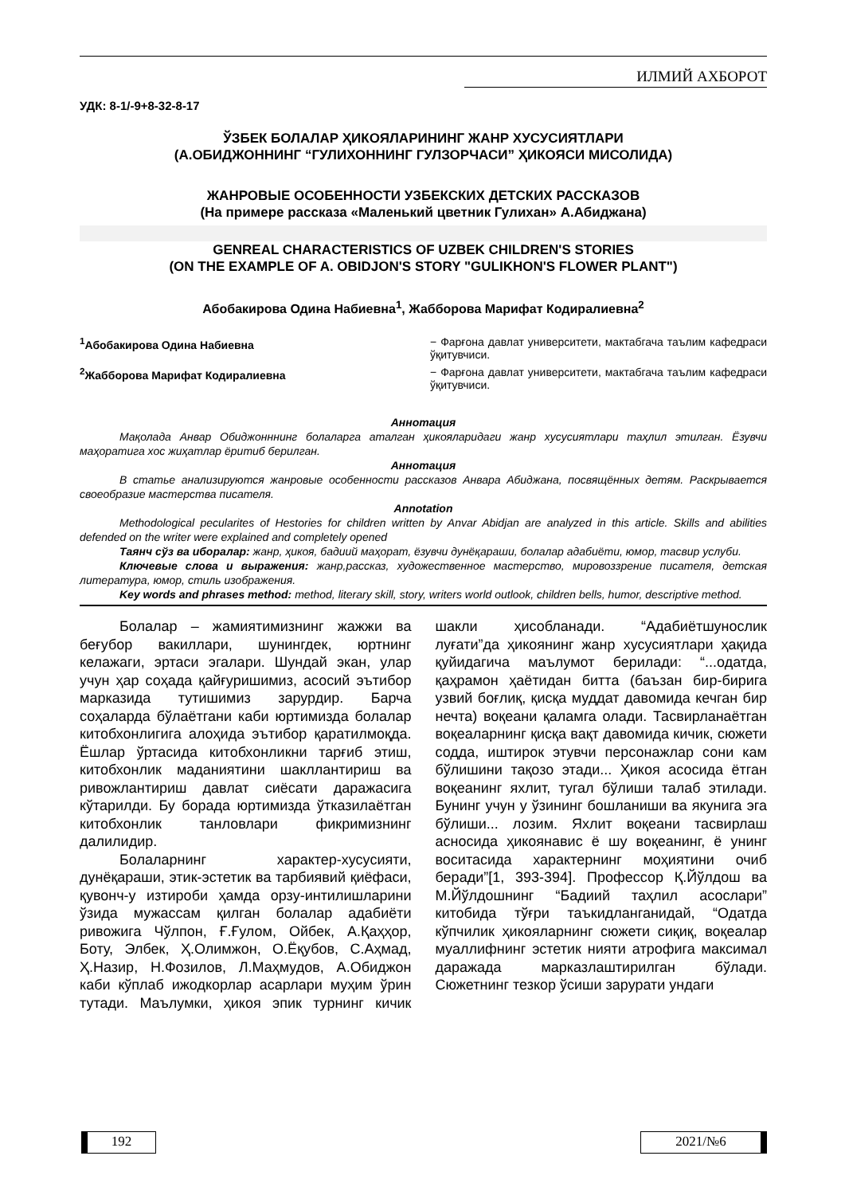ИЛМИЙ АХБОРОТ
УДК: 8-1/-9+8-32-8-17
ЎЗБЕК БОЛАЛАР ҲИКОЯЛАРИНИНГ ЖАНР ХУСУСИЯТЛАРИ
(А.ОБИДЖОННИНГ “ГУЛИХОННИНГ ГУЛЗОРЧАСИ” ҲИКОЯСИ МИСОЛИДА)
ЖАНРОВЫЕ ОСОБЕННОСТИ УЗБЕКСКИХ ДЕТСКИХ РАССКАЗОВ
(На примере рассказа «Маленький цветник Гулихан» А.Абиджана)
GENREAL CHARACTERISTICS OF UZBEK CHILDREN'S STORIES
(ON THE EXAMPLE OF A. OBIDJON'S STORY "GULIKHON'S FLOWER PLANT")
Абобакирова Одина Набиевна<sup>1</sup>, Жабборова Марифат Кодиралиевна<sup>2</sup>
<sup>1</sup> Абобакирова Одина Набиевна − Фарғона давлат университети, мактабгача таълим кафедраси ўқитувчиси.
<sup>2</sup> Жабборова Марифат Кодиралиевна − Фарғона давлат университети, мактабгача таълим кафедраси ўқитувчиси.
Аннотация
Мақолада Анвар Обиджонннинг болаларга аталган ҳикояларидаги жанр хусусиятлари таҳлил этилган. Ёзувчи маҳоратига хос жиҳатлар ёритиб берилган.
Аннотация
В статье анализируются жанровые особенности рассказов Анвара Абиджана, посвящённых детям. Раскрывается своеобразие мастерства писателя.
Annotation
Methodological pecularites of Hestories for children written by Anvar Abidjan are analyzed in this article. Skills and abilities defended on the writer were explained and completely opened
Таянч сўз ва иборалар: жанр, ҳикоя, бадиий маҳорат, ёзувчи дунёқараши, болалар адабиёти, юмор, тасвир услуби.
Ключевые слова и выражения: жанр,рассказ, художественное мастерство, мировоззрение писателя, детская литература, юмор, стиль изображения.
Key words and phrases method: method, literary skill, story, writers world outlook, children bells, humor, descriptive method.
Болалар – жамиятимизнинг жажжи ва беғубор вакиллари, шунингдек, юртнинг келажаги, эртаси эгалари. Шундай экан, улар учун ҳар соҳада қайғуришимиз, асосий эътибор марказида тутишимиз зарурдир. Барча соҳаларда бўлаётгани каби юртимизда болалар китобхонлигига алоҳида эътибор қаратилмоқда. Ёшлар ўртасида китобхонликни тарғиб этиш, китобхонлик маданиятини шакллантириш ва ривожлантириш давлат сиёсати даражасига кўтарилди. Бу борада юртимизда ўтказилаётган китобхонлик танловлари фикримизнинг далилидир.
Болаларнинг характер-хусусияти, дунёқараши, этик-эстетик ва тарбиявий қиёфаси, қувонч-у изтироби ҳамда орзу-интилишларини ўзида мужассам қилган болалар адабиёти ривожига Чўлпон, Ғ.Ғулом, Ойбек, А.Қаҳҳор, Боту, Элбек, Ҳ.Олимжон, О.Ёқубов, С.Аҳмад, Ҳ.Назир, Н.Фозилов, Л.Маҳмудов, А.Обиджон каби кўплаб ижодкорлар асарлари муҳим ўрин тутади. Маълумки, ҳикоя эпик турнинг кичик шакли ҳисобланади. “Адабиётшунослик луғати”да ҳикоянинг жанр хусусиятлари ҳақида қуйидагича маълумот берилади: “...одатда, қаҳрамон ҳаётидан битта (баъзан бир-бирига узвий боғлиқ, қисқа муддат давомида кечган бир нечта) воқеани қаламга олади. Тасвирланаётган воқеаларнинг қисқа вақт давомида кичик, сюжети содда, иштирок этувчи персонажлар сони кам бўлишини тақозо этади... Ҳикоя асосида ётган воқеанинг яхлит, тугал бўлиши талаб этилади. Бунинг учун у ўзининг бошланиши ва якунига эга бўлиши... лозим. Яхлит воқеани тасвирлаш асносида ҳикоянавис ё шу воқеанинг, ё унинг воситасида характернинг моҳиятини очиб беради”[1, 393-394]. Профессор Қ.Йўлдош ва М.Йўлдошнинг “Бадиий таҳлил асослари” китобида тўғри таъкидланганидай, “Одатда кўпчилик ҳикояларнинг сюжети сиқиқ, воқеалар муаллифнинг эстетик нияти атрофига максимал даражада марказлаштирилган бўлади. Сюжетнинг тезкор ўсиши зарурати ундаги
192 2021/№6